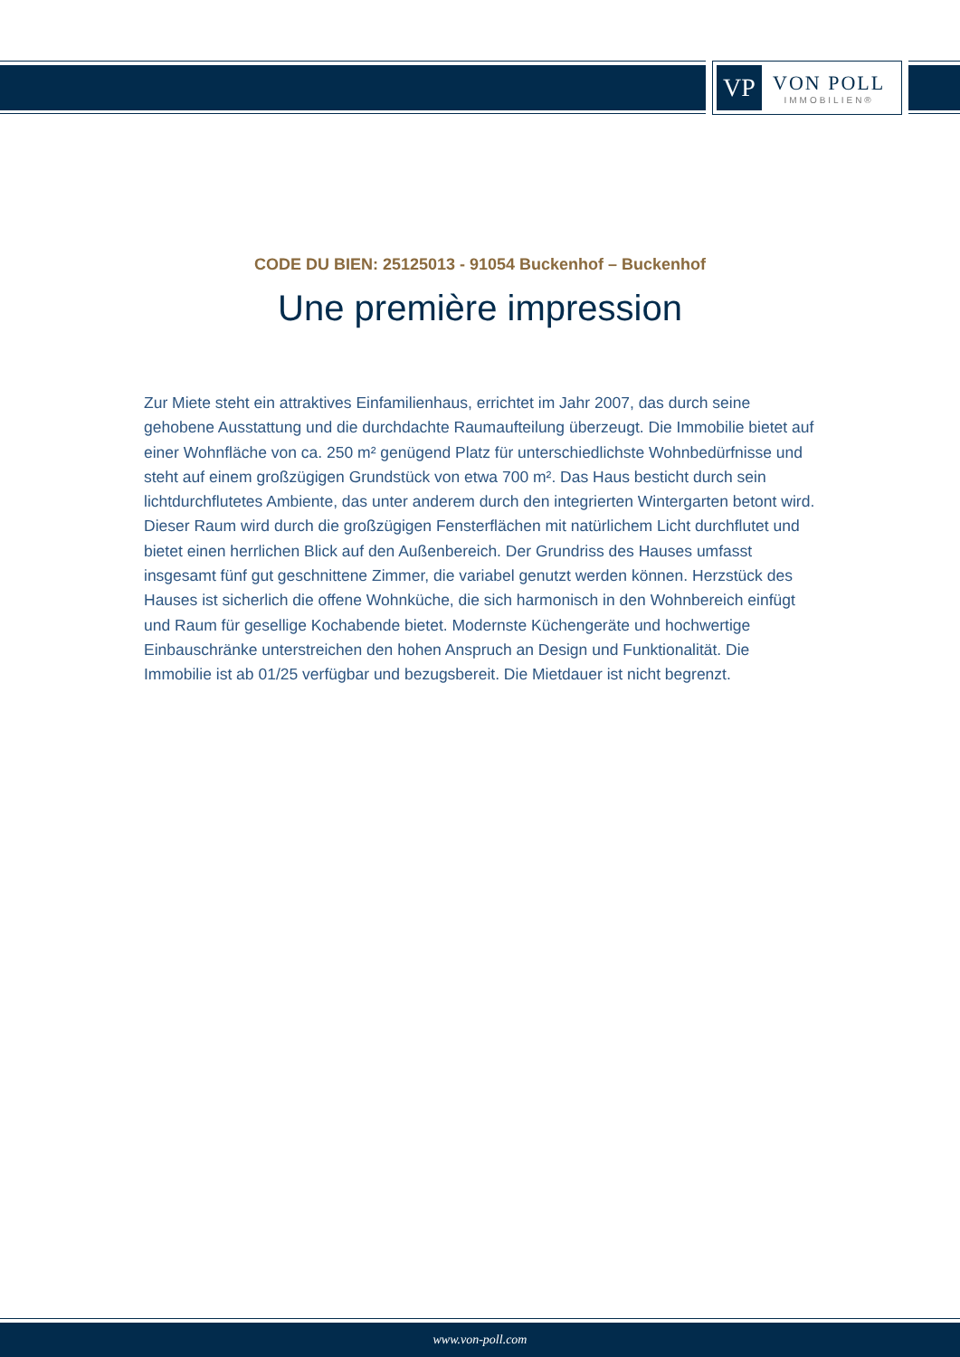VP
VON POLL
IMMOBILIEN®
CODE DU BIEN: 25125013 - 91054 Buckenhof – Buckenhof
Une première impression
Zur Miete steht ein attraktives Einfamilienhaus, errichtet im Jahr 2007, das durch seine gehobene Ausstattung und die durchdachte Raumaufteilung überzeugt. Die Immobilie bietet auf einer Wohnfläche von ca. 250 m² genügend Platz für unterschiedlichste Wohnbedürfnisse und steht auf einem großzügigen Grundstück von etwa 700 m². Das Haus besticht durch sein lichtdurchflutetes Ambiente, das unter anderem durch den integrierten Wintergarten betont wird. Dieser Raum wird durch die großzügigen Fensterflächen mit natürlichem Licht durchflutet und bietet einen herrlichen Blick auf den Außenbereich. Der Grundriss des Hauses umfasst insgesamt fünf gut geschnittene Zimmer, die variabel genutzt werden können. Herzstück des Hauses ist sicherlich die offene Wohnküche, die sich harmonisch in den Wohnbereich einfügt und Raum für gesellige Kochabende bietet. Modernste Küchengeräte und hochwertige Einbauschränke unterstreichen den hohen Anspruch an Design und Funktionalität. Die Immobilie ist ab 01/25 verfügbar und bezugsbereit. Die Mietdauer ist nicht begrenzt.
www.von-poll.com